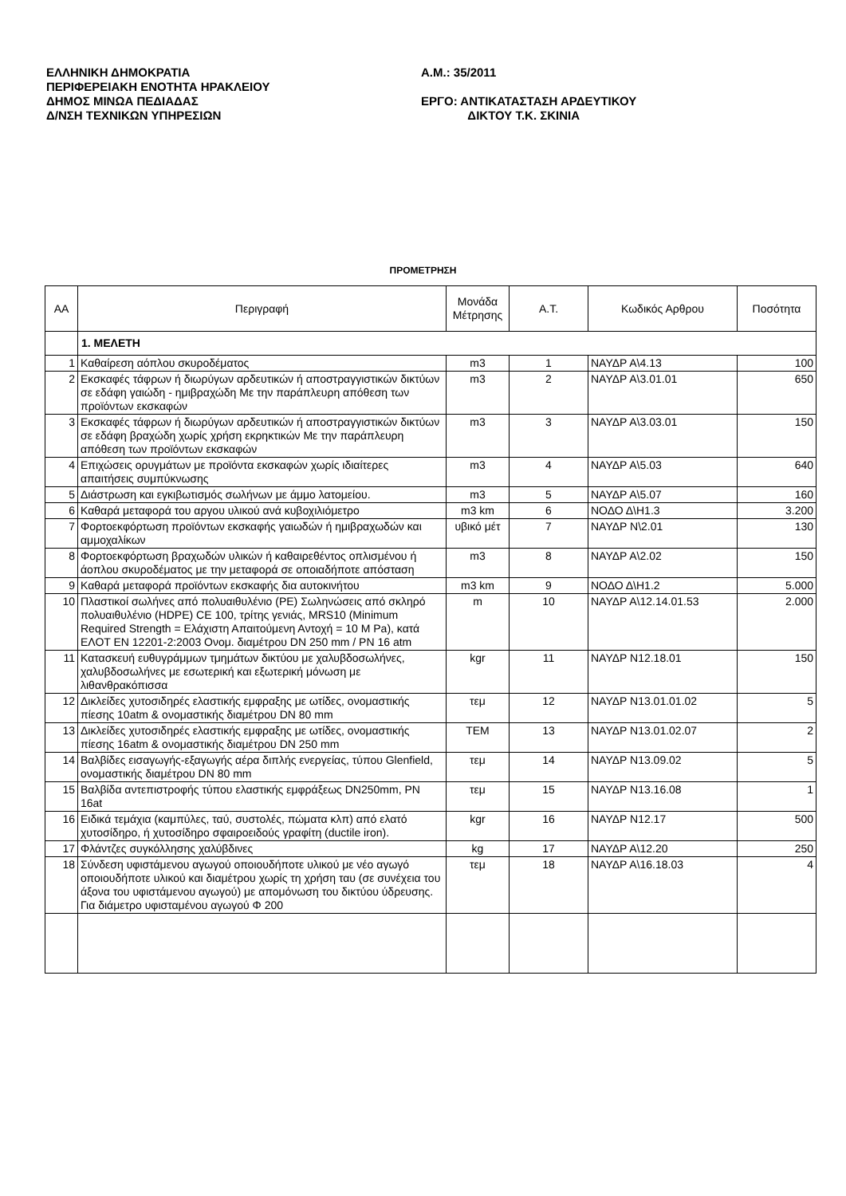ΕΛΛΗΝΙΚΗ ΔΗΜΟΚΡΑΤΙΑ
ΠΕΡΙΦΕΡΕΙΑΚΗ ΕΝΟΤΗΤΑ ΗΡΑΚΛΕΙΟΥ
ΔΗΜΟΣ ΜΙΝΩΑ ΠΕΔΙΑΔΑΣ
Δ/ΝΣΗ ΤΕΧΝΙΚΩΝ ΥΠΗΡΕΣΙΩΝ
Α.Μ.: 35/2011
ΕΡΓΟ: ΑΝΤΙΚΑΤΑΣΤΑΣΗ ΑΡΔΕΥΤΙΚΟΥ
ΔΙΚΤΟΥ Τ.Κ. ΣΚΙΝΙΑ
ΠΡΟΜΕΤΡΗΣΗ
| ΑΑ | Περιγραφή | Μονάδα Μέτρησης | Α.Τ. | Κωδικός Αρθρου | Ποσότητα |
| --- | --- | --- | --- | --- | --- |
| | 1. ΜΕΛΕΤΗ | | | | |
| 1 | Καθαίρεση αόπλου σκυροδέματος | m3 | 1 | ΝΑΥΔΡ Α\4.13 | 100 |
| 2 | Εκσκαφές τάφρων ή διωρύγων αρδευτικών ή αποστραγγιστικών δικτύων σε εδάφη γαιώδη - ημιβραχώδη Με την παράπλευρη απόθεση των προϊόντων εκσκαφών | m3 | 2 | ΝΑΥΔΡ Α\3.01.01 | 650 |
| 3 | Εκσκαφές τάφρων ή διωρύγων αρδευτικών ή αποστραγγιστικών δικτύων σε εδάφη βραχώδη χωρίς χρήση εκρηκτικών Με την παράπλευρη απόθεση των προϊόντων εκσκαφών | m3 | 3 | ΝΑΥΔΡ Α\3.03.01 | 150 |
| 4 | Επιχώσεις ορυγμάτων με προϊόντα εκσκαφών χωρίς ιδιαίτερες απαιτήσεις συμπύκνωσης | m3 | 4 | ΝΑΥΔΡ Α\5.03 | 640 |
| 5 | Διάστρωση και εγκιβωτισμός σωλήνων με άμμο λατομείου. | m3 | 5 | ΝΑΥΔΡ Α\5.07 | 160 |
| 6 | Καθαρά μεταφορά του αργου υλικού ανά κυβοχιλιόμετρο | m3 km | 6 | ΝΟΔΟ Δ\Η1.3 | 3.200 |
| 7 | Φορτοεκφόρτωση προϊόντων εκσκαφής γαιωδών ή ημιβραχωδών και αμμοχαλίκων | υβικό μέτ | 7 | ΝΑΥΔΡ Ν\2.01 | 130 |
| 8 | Φορτοεκφόρτωση βραχωδών υλικών ή καθαιρεθέντος οπλισμένου ή άοπλου σκυροδέματος με την μεταφορά σε οποιαδήποτε απόσταση | m3 | 8 | ΝΑΥΔΡ Α\2.02 | 150 |
| 9 | Καθαρά μεταφορά προϊόντων εκσκαφής δια αυτοκινήτου | m3 km | 9 | ΝΟΔΟ Δ\Η1.2 | 5.000 |
| 10 | Πλαστικοί σωλήνες από πολυαιθυλένιο (PE) Σωληνώσεις από σκληρό πολυαιθυλένιο (HDPE) CE 100, τρίτης γενιάς, MRS10 (Minimum Required Strength = Ελάχιστη Απαιτούμενη Αντοχή = 10 M Pa), κατά ΕΛΟΤ ΕΝ 12201-2:2003 Ονομ. διαμέτρου DN 250 mm / PN 16 atm | m | 10 | ΝΑΥΔΡ Α\12.14.01.53 | 2.000 |
| 11 | Κατασκευή ευθυγράμμων τμημάτων δικτύου με χαλυβδοσωλήνες, χαλυβδοσωλήνες με εσωτερική και εξωτερική μόνωση με λιθανθρακόπισσα | kgr | 11 | ΝΑΥΔΡ Ν12.18.01 | 150 |
| 12 | Δικλείδες χυτοσιδηρές ελαστικής εμφραξης με ωτίδες, ονομαστικής πίεσης 10atm & ονομαστικής διαμέτρου DN 80 mm | τεμ | 12 | ΝΑΥΔΡ Ν13.01.01.02 | 5 |
| 13 | Δικλείδες χυτοσιδηρές ελαστικής εμφραξης με ωτίδες, ονομαστικής πίεσης 16atm & ονομαστικής διαμέτρου DN 250 mm | ΤΕΜ | 13 | ΝΑΥΔΡ Ν13.01.02.07 | 2 |
| 14 | Βαλβίδες εισαγωγής-εξαγωγής αέρα διπλής ενεργείας, τύπου Glenfield, ονομαστικής διαμέτρου DN 80 mm | τεμ | 14 | ΝΑΥΔΡ Ν13.09.02 | 5 |
| 15 | Βαλβίδα αντεπιστροφής τύπου ελαστικής εμφράξεως DN250mm, PN 16at | τεμ | 15 | ΝΑΥΔΡ Ν13.16.08 | 1 |
| 16 | Ειδικά τεμάχια (καμπύλες, ταύ, συστολές, πώματα κλπ) από ελατό χυτοσίδηρο, ή χυτοσίδηρο σφαιροειδούς γραφίτη (ductile iron). | kgr | 16 | ΝΑΥΔΡ Ν12.17 | 500 |
| 17 | Φλάντζες συγκόλλησης χαλύβδινες | kg | 17 | ΝΑΥΔΡ Α\12.20 | 250 |
| 18 | Σύνδεση υφιστάμενου αγωγού οποιουδήποτε υλικού με νέο αγωγό οποιουδήποτε υλικού και διαμέτρου χωρίς τη χρήση ταυ (σε συνέχεια του άξονα του υφιστάμενου αγωγού) με απομόνωση του δικτύου ύδρευσης. Για διάμετρο υφισταμένου αγωγού Φ 200 | τεμ | 18 | ΝΑΥΔΡ Α\16.18.03 | 4 |